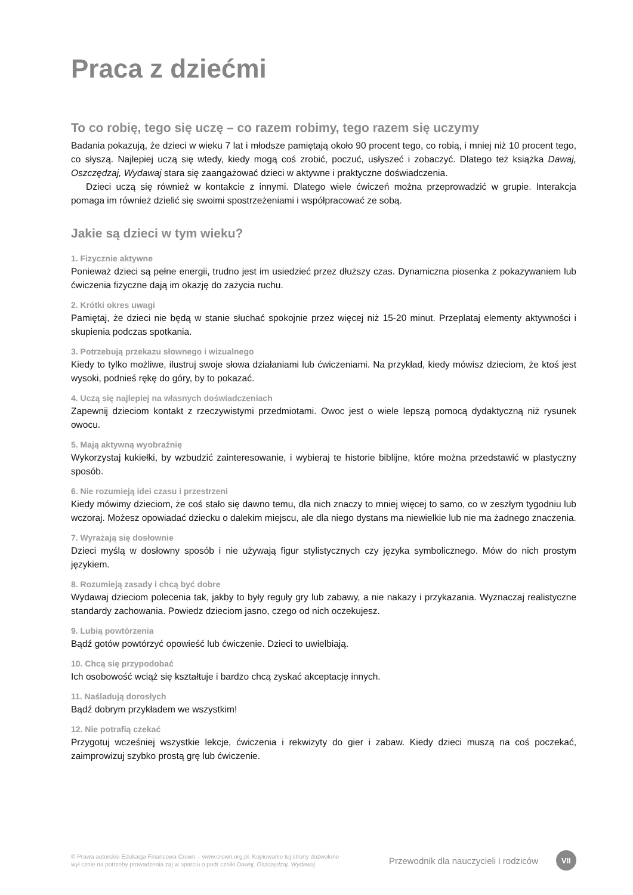Praca z dziećmi
To co robię, tego się uczę – co razem robimy, tego razem się uczymy
Badania pokazują, że dzieci w wieku 7 lat i młodsze pamiętają około 90 procent tego, co robią, i mniej niż 10 procent tego, co słyszą. Najlepiej uczą się wtedy, kiedy mogą coś zrobić, poczuć, usłyszeć i zobaczyć. Dlatego też książka Dawaj, Oszczędzaj, Wydawaj stara się zaangażować dzieci w aktywne i praktyczne doświadczenia.
Dzieci uczą się również w kontakcie z innymi. Dlatego wiele ćwiczeń można przeprowadzić w grupie. Interakcja pomaga im również dzielić się swoimi spostrzeżeniami i współpracować ze sobą.
Jakie są dzieci w tym wieku?
1. Fizycznie aktywne
Ponieważ dzieci są pełne energii, trudno jest im usiedzieć przez dłuższy czas. Dynamiczna piosenka z pokazywaniem lub ćwiczenia fizyczne dają im okazję do zażycia ruchu.
2. Krótki okres uwagi
Pamiętaj, że dzieci nie będą w stanie słuchać spokojnie przez więcej niż 15-20 minut. Przeplataj elementy aktywności i skupienia podczas spotkania.
3. Potrzebują przekazu słownego i wizualnego
Kiedy to tylko możliwe, ilustruj swoje słowa działaniami lub ćwiczeniami. Na przykład, kiedy mówisz dzieciom, że ktoś jest wysoki, podnieś rękę do góry, by to pokazać.
4. Uczą się najlepiej na własnych doświadczeniach
Zapewnij dzieciom kontakt z rzeczywistymi przedmiotami. Owoc jest o wiele lepszą pomocą dydaktyczną niż rysunek owocu.
5. Mają aktywną wyobraźnię
Wykorzystaj kukiełki, by wzbudzić zainteresowanie, i wybieraj te historie biblijne, które można przedstawić w plastyczny sposób.
6. Nie rozumieją idei czasu i przestrzeni
Kiedy mówimy dzieciom, że coś stało się dawno temu, dla nich znaczy to mniej więcej to samo, co w zeszłym tygodniu lub wczoraj. Możesz opowiadać dziecku o dalekim miejscu, ale dla niego dystans ma niewielkie lub nie ma żadnego znaczenia.
7. Wyrażają się dosłownie
Dzieci myślą w dosłowny sposób i nie używają figur stylistycznych czy języka symbolicznego. Mów do nich prostym językiem.
8. Rozumieją zasady i chcą być dobre
Wydawaj dzieciom polecenia tak, jakby to były reguły gry lub zabawy, a nie nakazy i przykazania. Wyznaczaj realistyczne standardy zachowania. Powiedz dzieciom jasno, czego od nich oczekujesz.
9. Lubią powtórzenia
Bądź gotów powtórzyć opowieść lub ćwiczenie. Dzieci to uwielbiają.
10. Chcą się przypodobać
Ich osobowość wciąż się kształtuje i bardzo chcą zyskać akceptację innych.
11. Naśladują dorosłych
Bądź dobrym przykładem we wszystkim!
12. Nie potrafią czekać
Przygotuj wcześniej wszystkie lekcje, ćwiczenia i rekwizyty do gier i zabaw. Kiedy dzieci muszą na coś poczekać, zaimprowizuj szybko prostą grę lub ćwiczenie.
© Prawa autorskie Edukacja Finansowa Crown – www.crown.org.pl. Kopiowanie tej strony dozwolone wył cznie na potrzeby prowadzenia zaj w oparciu o podr czniki Dawaj, Oszczędzaj, Wydawaj.
Przewodnik dla nauczycieli i rodziców
VII